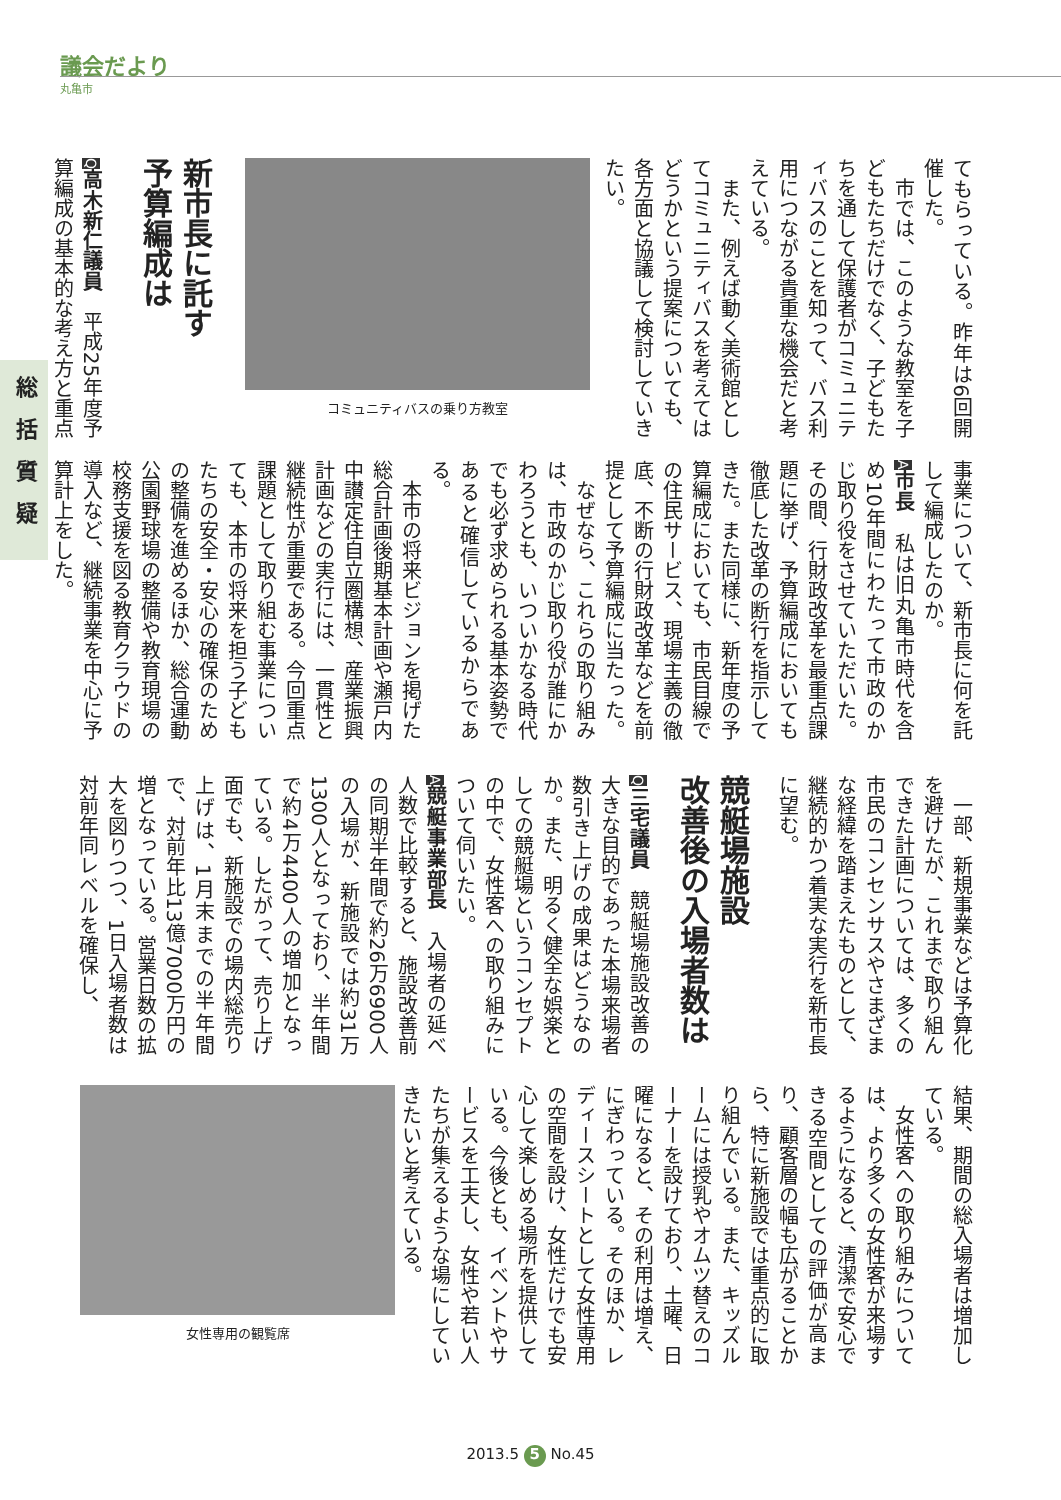議会だより
丸亀市
総括質疑
てもらっている。昨年は6回開催した。
　市では、このような教室を子どもたちだけでなく、子どもたちを通して保護者がコミュニティバスのことを知って、バス利用につながる貴重な機会だと考えている。
　また、例えば動く美術館としてコミュニティバスを考えてはどうかという提案についても、各方面と協議して検討していきたい。
コミュニティバスの乗り方教室
新市長に託す
予算編成は
Q高木新仁議員　平成25年度予算編成の基本的な考え方と重点
事業について、新市長に何を託して編成したのか。
A市長　私は旧丸亀市時代を含め10年間にわたって市政のかじ取り役をさせていただいた。その間、行財政改革を最重点課題に挙げ、予算編成においても徹底した改革の断行を指示してきた。また同様に、新年度の予算編成においても、市民目線での住民サービス、現場主義の徹底、不断の行財政改革などを前提として予算編成に当たった。
　なぜなら、これらの取り組みは、市政のかじ取り役が誰にかわろうとも、いついかなる時代でも必ず求められる基本姿勢であると確信しているからである。
　本市の将来ビジョンを掲げた総合計画後期基本計画や瀬戸内中讃定住自立圏構想、産業振興計画などの実行には、一貫性と継続性が重要である。今回重点課題として取り組む事業についても、本市の将来を担う子どもたちの安全・安心の確保のための整備を進めるほか、総合運動公園野球場の整備や教育現場の校務支援を図る教育クラウドの導入など、継続事業を中心に予算計上をした。
　一部、新規事業などは予算化を避けたが、これまで取り組んできた計画については、多くの市民のコンセンサスやさまざまな経緯を踏まえたものとして、継続的かつ着実な実行を新市長に望む。
競艇場施設
改善後の入場者数は
Q三宅議員　競艇場施設改善の大きな目的であった本場来場者数引き上げの成果はどうなのか。また、明るく健全な娯楽としての競艇場というコンセプトの中で、女性客への取り組みについて伺いたい。
A競艇事業部長　入場者の延べ人数で比較すると、施設改善前の同期半年間で約26万6900人の入場が、新施設では約31万1300人となっており、半年間で約4万4400人の増加となっている。したがって、売り上げ面でも、新施設での場内総売り上げは、1月末までの半年間で、対前年比13億7000万円の増となっている。営業日数の拡大を図りつつ、1日入場者数は対前年同レベルを確保し、
結果、期間の総入場者は増加している。
　女性客への取り組みについては、より多くの女性客が来場するようになると、清潔で安心できる空間としての評価が高まり、顧客層の幅も広がることから、特に新施設では重点的に取り組んでいる。また、キッズルームには授乳やオムツ替えのコーナーを設けており、土曜、日曜になると、その利用は増え、にぎわっている。そのほか、レディースシートとして女性専用の空間を設け、女性だけでも安心して楽しめる場所を提供している。今後とも、イベントやサービスを工夫し、女性や若い人たちが集えるような場にしていきたいと考えている。
女性専用の観覧席
2013.5 5 No.45